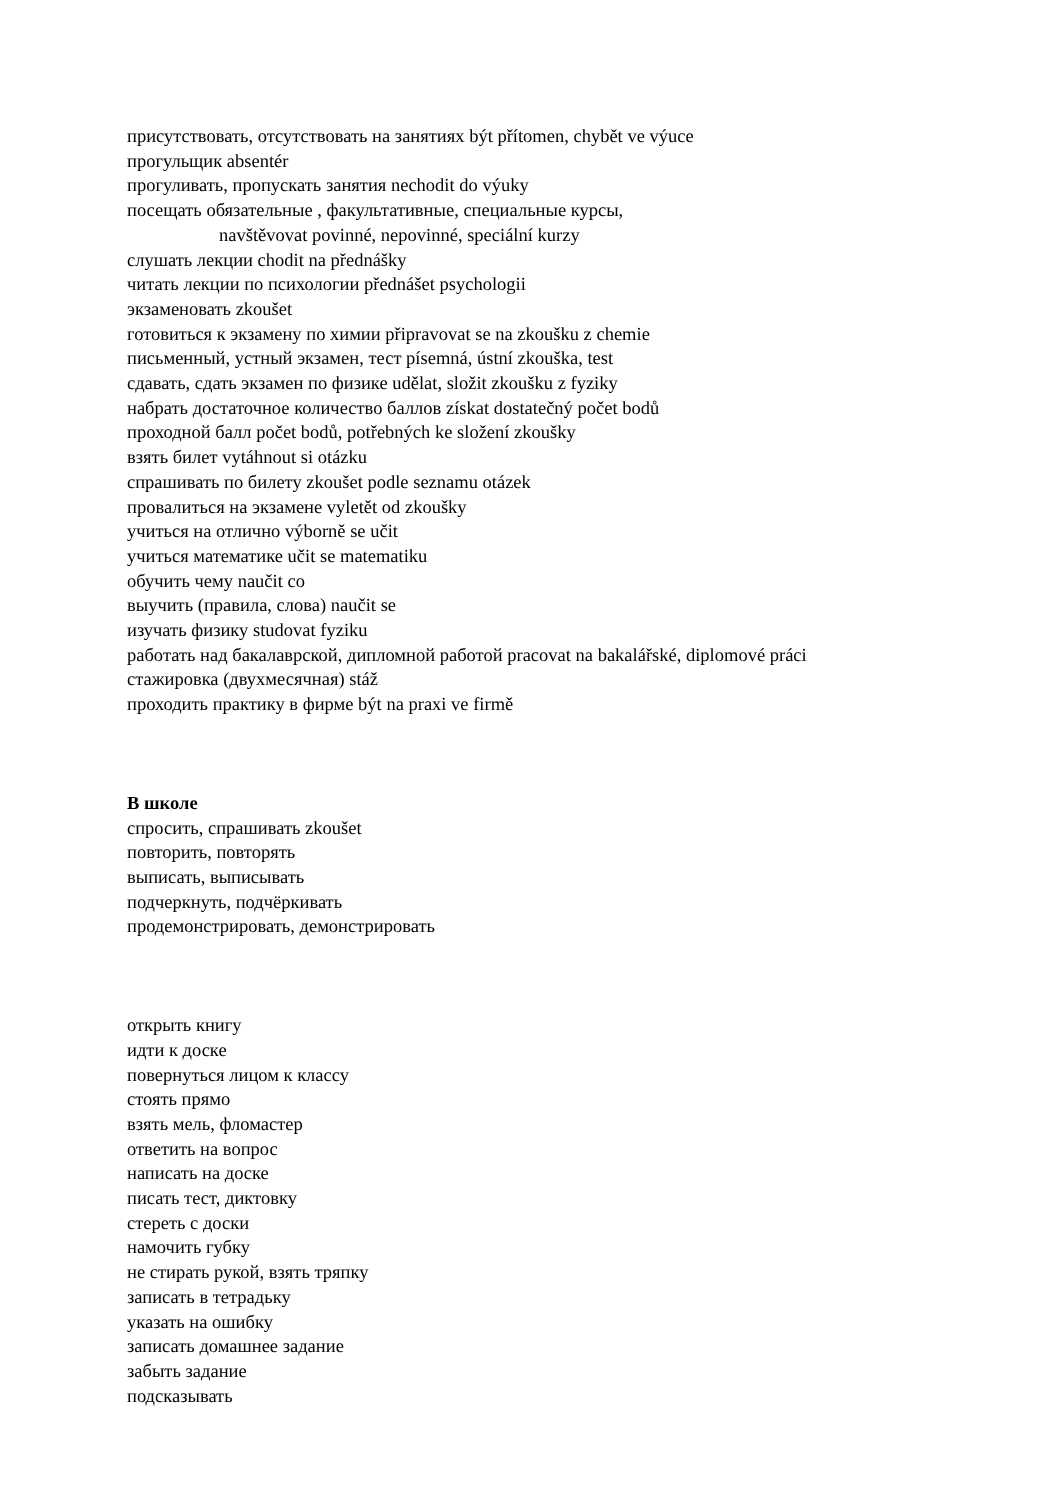присутствовать, отсутствовать на занятиях být přítomen, chybět ve výuce
прогульщик absentér
прогуливать, пропускать занятия nechodit do výuky
посещать обязательные , факультативные, специальные курсы,
navštěvovat povinné, nepovinné, speciální kurzy
слушать лекции chodit na přednášky
читать лекции по психологии přednášet psychologii
экзаменовать zkoušet
готовиться к экзамену по химии připravovat se na zkoušku z chemie
письменный, устный экзамен, тест písemná, ústní zkouška, test
сдавать, сдать экзамен по физике udělat, složit zkoušku z fyziky
набрать достаточное количество баллов získat dostatečný počet bodů
проходной балл počet bodů, potřebných ke složení zkoušky
взять билет vytáhnout si otázku
спрашивать по билету zkoušet podle seznamu otázek
провалиться на экзамене vyletět od zkoušky
учиться на отлично výborně se učit
учиться математике učit se matematiku
обучить чему naučit co
выучить (правила, слова) naučit se
изучать физику studovat fyziku
работать над бакалаврской, дипломной работой pracovat na bakalářské, diplomové práci
стажировка (двухмесячная) stáž
проходить практику в фирме být na praxi ve firmě
В школе
спросить, спрашивать zkoušet
повторить, повторять
выписать, выписывать
подчеркнуть, подчёркивать
продемонстрировать, демонстрировать
открыть книгу
идти к доске
повернуться лицом к классу
стоять прямо
взять мель, фломастер
ответить на вопрос
написать на доске
писать тест, диктовку
стереть с доски
намочить губку
не стирать рукой, взять тряпку
записать в тетрадьку
указать на ошибку
записать домашнее задание
забыть задание
подсказывать